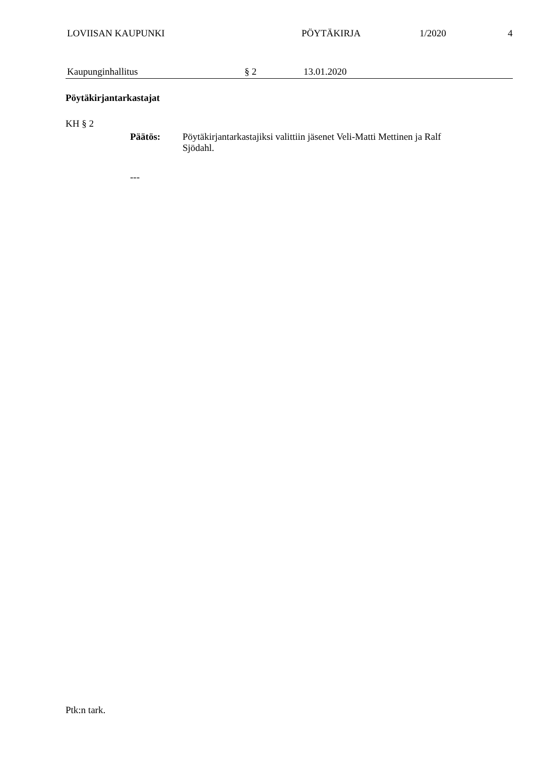LOVIISAN KAUPUNKI PÖYTÄKIRJA 1/2020 4
Kaupunginhallitus § 2 13.01.2020
Pöytäkirjantarkastajat
KH § 2
Päätös: Pöytäkirjantarkastajiksi valittiin jäsenet Veli-Matti Mettinen ja Ralf Sjödahl.
---
Ptk:n tark.